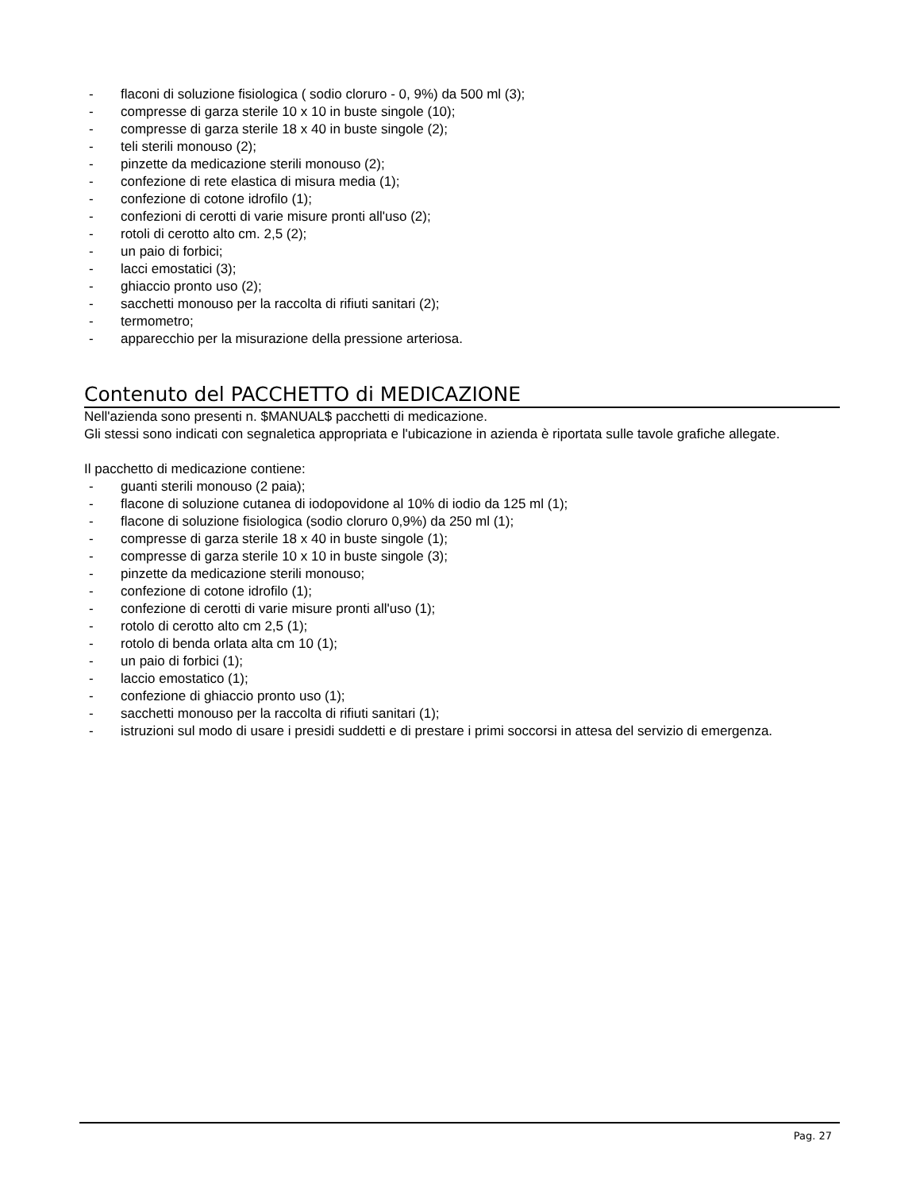- flaconi di soluzione fisiologica ( sodio cloruro - 0, 9%) da 500 ml (3);
- compresse di garza sterile 10 x 10 in buste singole (10);
- compresse di garza sterile 18 x 40 in buste singole (2);
- teli sterili monouso (2);
- pinzette da medicazione sterili monouso (2);
- confezione di rete elastica di misura media (1);
- confezione di cotone idrofilo (1);
- confezioni di cerotti di varie misure pronti all'uso (2);
- rotoli di cerotto alto cm. 2,5 (2);
- un paio di forbici;
- lacci emostatici (3);
- ghiaccio pronto uso (2);
- sacchetti monouso per la raccolta di rifiuti sanitari (2);
- termometro;
- apparecchio per la misurazione della pressione arteriosa.
Contenuto del PACCHETTO di MEDICAZIONE
Nell'azienda sono presenti n. $MANUAL$ pacchetti di medicazione.
Gli stessi sono indicati con segnaletica appropriata e l'ubicazione in azienda è riportata sulle tavole grafiche allegate.
Il pacchetto di medicazione contiene:
- guanti sterili monouso (2 paia);
- flacone di soluzione cutanea di iodopovidone al 10% di iodio da 125 ml (1);
- flacone di soluzione fisiologica (sodio cloruro 0,9%) da 250 ml (1);
- compresse di garza sterile 18 x 40 in buste singole (1);
- compresse di garza sterile 10 x 10 in buste singole (3);
- pinzette da medicazione sterili monouso;
- confezione di cotone idrofilo (1);
- confezione di cerotti di varie misure pronti all'uso (1);
- rotolo di cerotto alto cm 2,5 (1);
- rotolo di benda orlata alta cm 10 (1);
- un paio di forbici (1);
- laccio emostatico (1);
- confezione di ghiaccio pronto uso (1);
- sacchetti monouso per la raccolta di rifiuti sanitari (1);
- istruzioni sul modo di usare i presidi suddetti e di prestare i primi soccorsi in attesa del servizio di emergenza.
Pag. 27